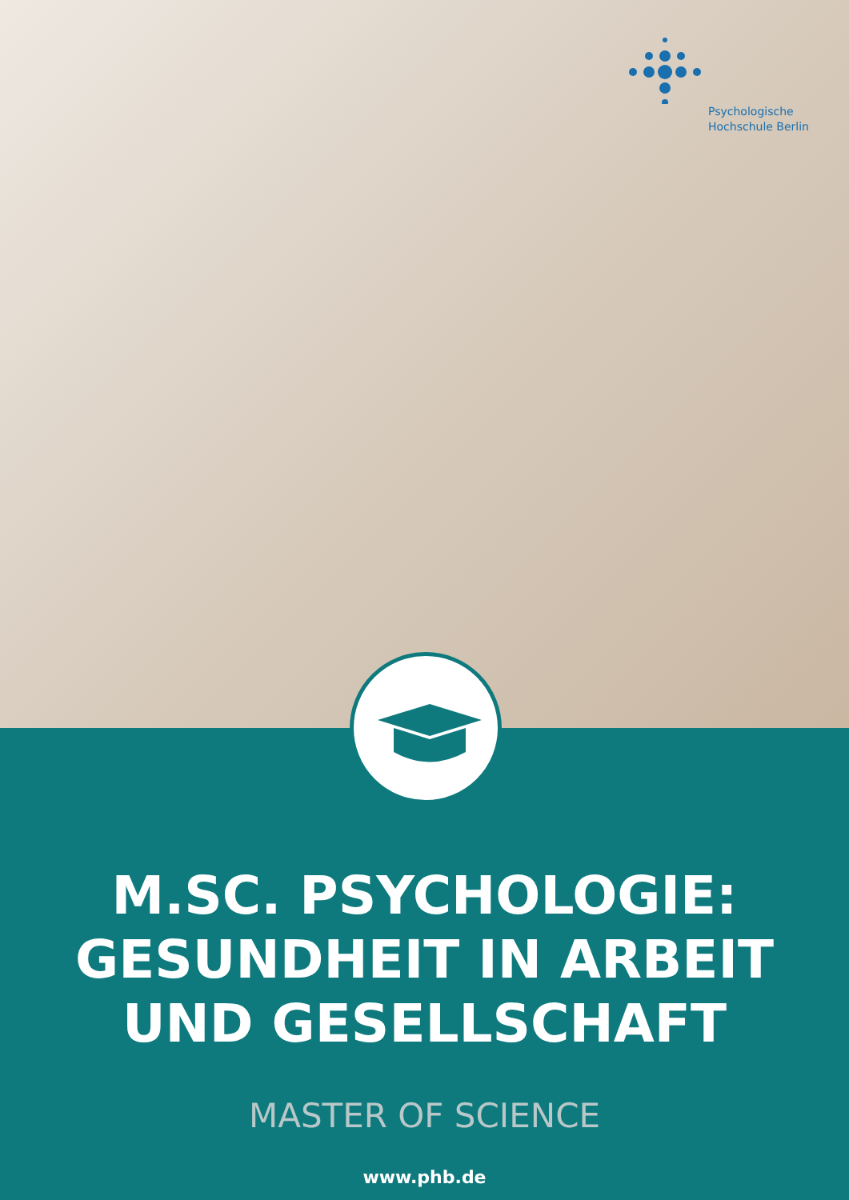Psychologische
Hochschule Berlin
M.SC. PSYCHOLOGIE:
GESUNDHEIT IN ARBEIT
UND GESELLSCHAFT
MASTER OF SCIENCE
www.phb.de